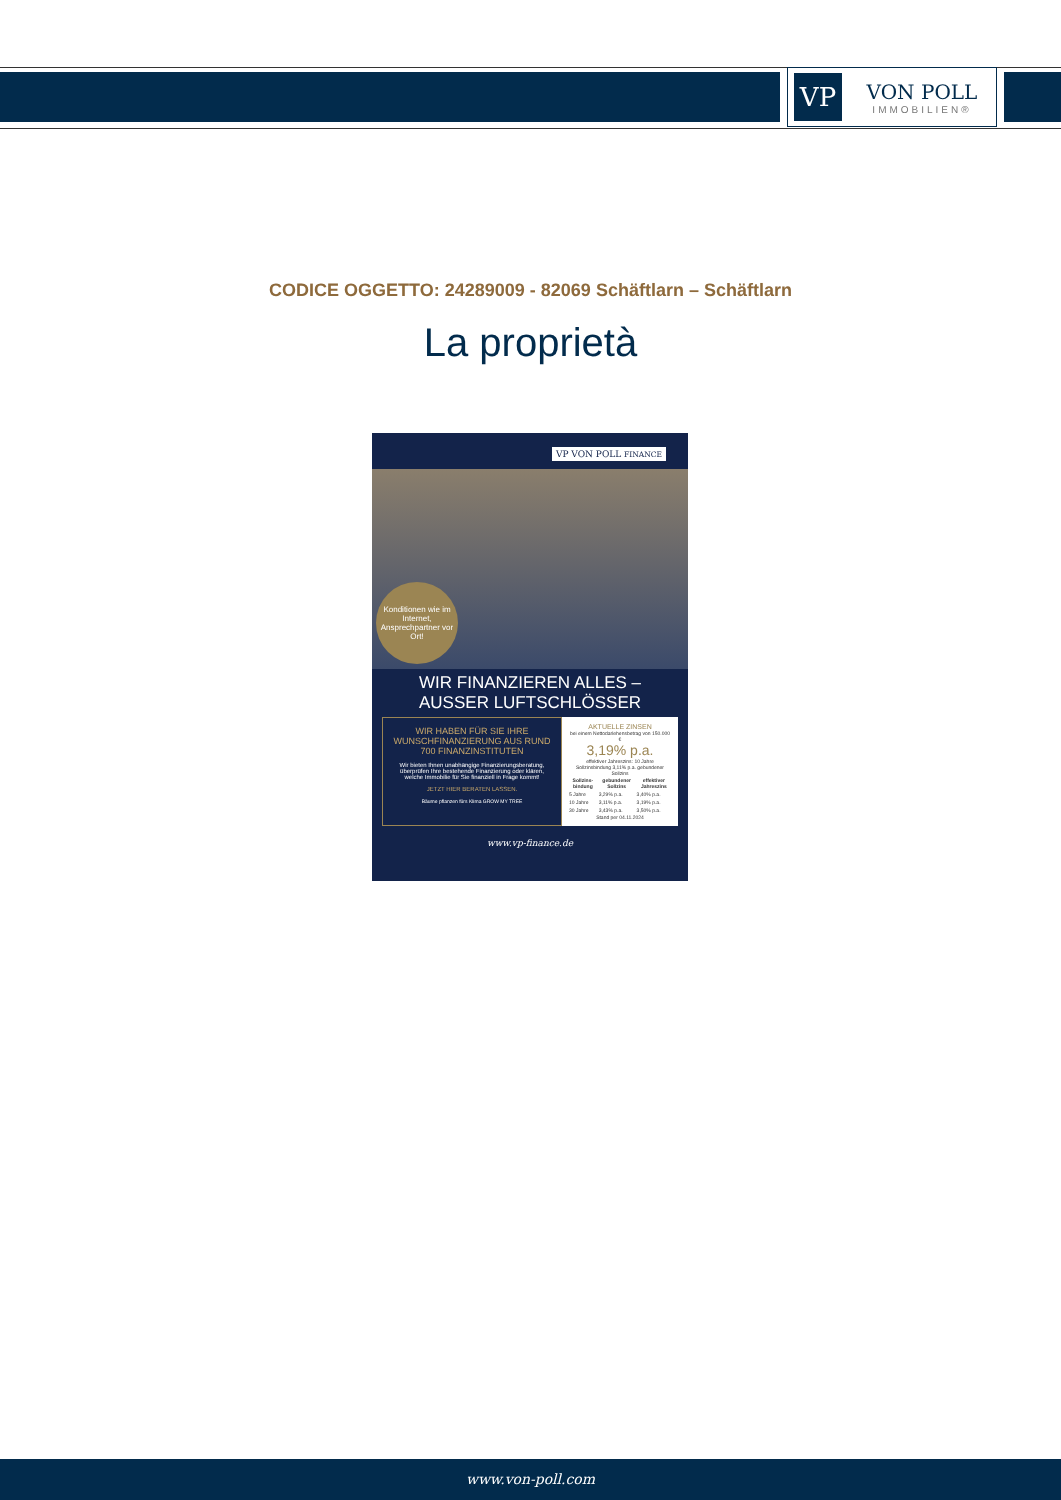VP
VON POLL
IMMOBILIEN®
CODICE OGGETTO: 24289009 - 82069 Schäftlarn – Schäftlarn
La proprietà
VP VON POLL FINANCE
Konditionen wie im Internet, Ansprechpartner vor Ort!
WIR FINANZIEREN ALLES –
AUSSER LUFTSCHLÖSSER
WIR HABEN FÜR SIE IHRE WUNSCHFINANZIERUNG AUS RUND 700 FINANZINSTITUTEN
Wir bieten Ihnen unabhängige Finanzierungsberatung, überprüfen Ihre bestehende Finanzierung oder klären, welche Immobilie für Sie finanziell in Frage kommt!
JETZT HIER BERATEN LASSEN.
Bäume pflanzen fürs Klima GROW MY TREE
AKTUELLE ZINSEN
bei einem Nettodarlehensbetrag von 150.000 €
3,19% p.a.
effektiver Jahreszins: 10 Jahre Sollzinsbindung 3,11% p.a. gebundener Sollzins
| Sollzins-bindung | gebundener Sollzins | effektiver Jahreszins |
| --- | --- | --- |
| 5 Jahre | 3,29% p.a. | 3,40% p.a. |
| 10 Jahre | 3,11% p.a. | 3,19% p.a. |
| 30 Jahre | 3,43% p.a. | 3,50% p.a. |
Stand per 04.11.2024
www.vp-finance.de
www.von-poll.com